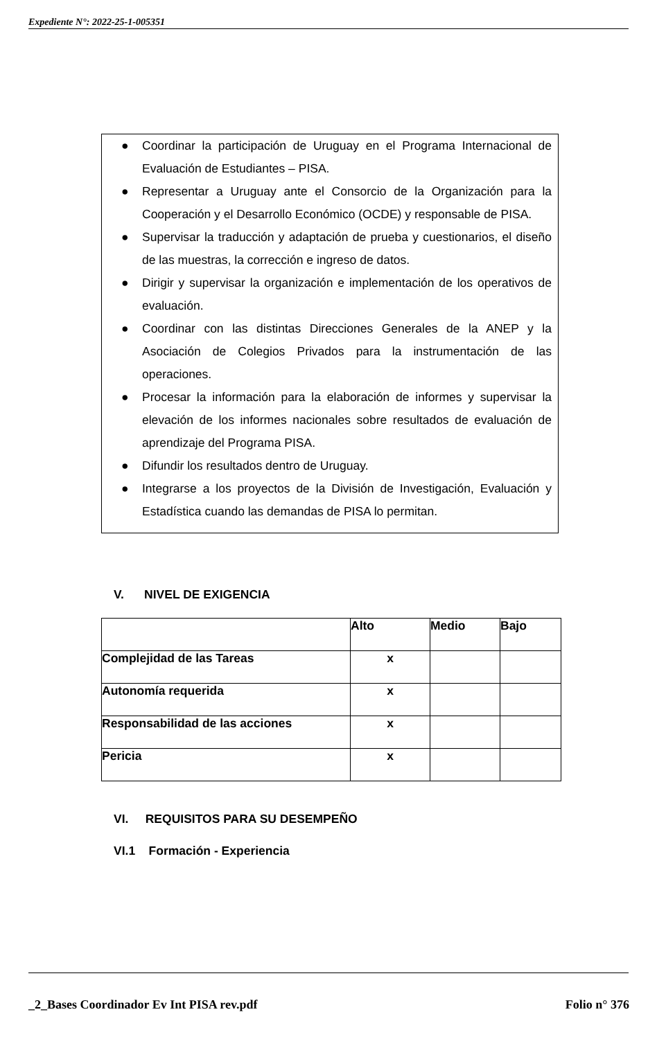Expediente N°: 2022-25-1-005351
● Coordinar la participación de Uruguay en el Programa Internacional de Evaluación de Estudiantes – PISA.
● Representar a Uruguay ante el Consorcio de la Organización para la Cooperación y el Desarrollo Económico (OCDE) y responsable de PISA.
● Supervisar la traducción y adaptación de prueba y cuestionarios, el diseño de las muestras, la corrección e ingreso de datos.
● Dirigir y supervisar la organización e implementación de los operativos de evaluación.
● Coordinar con las distintas Direcciones Generales de la ANEP y la Asociación de Colegios Privados para la instrumentación de las operaciones.
● Procesar la información para la elaboración de informes y supervisar la elevación de los informes nacionales sobre resultados de evaluación de aprendizaje del Programa PISA.
● Difundir los resultados dentro de Uruguay.
● Integrarse a los proyectos de la División de Investigación, Evaluación y Estadística cuando las demandas de PISA lo permitan.
V. NIVEL DE EXIGENCIA
| | Alto | Medio | Bajo |
| Complejidad de las Tareas | x | | |
| Autonomía requerida | x | | |
| Responsabilidad de las acciones | x | | |
| Pericia | x | | |
VI. REQUISITOS PARA SU DESEMPEÑO
VI.1 Formación - Experiencia
_2_Bases Coordinador Ev Int PISA rev.pdf
Folio n° 376